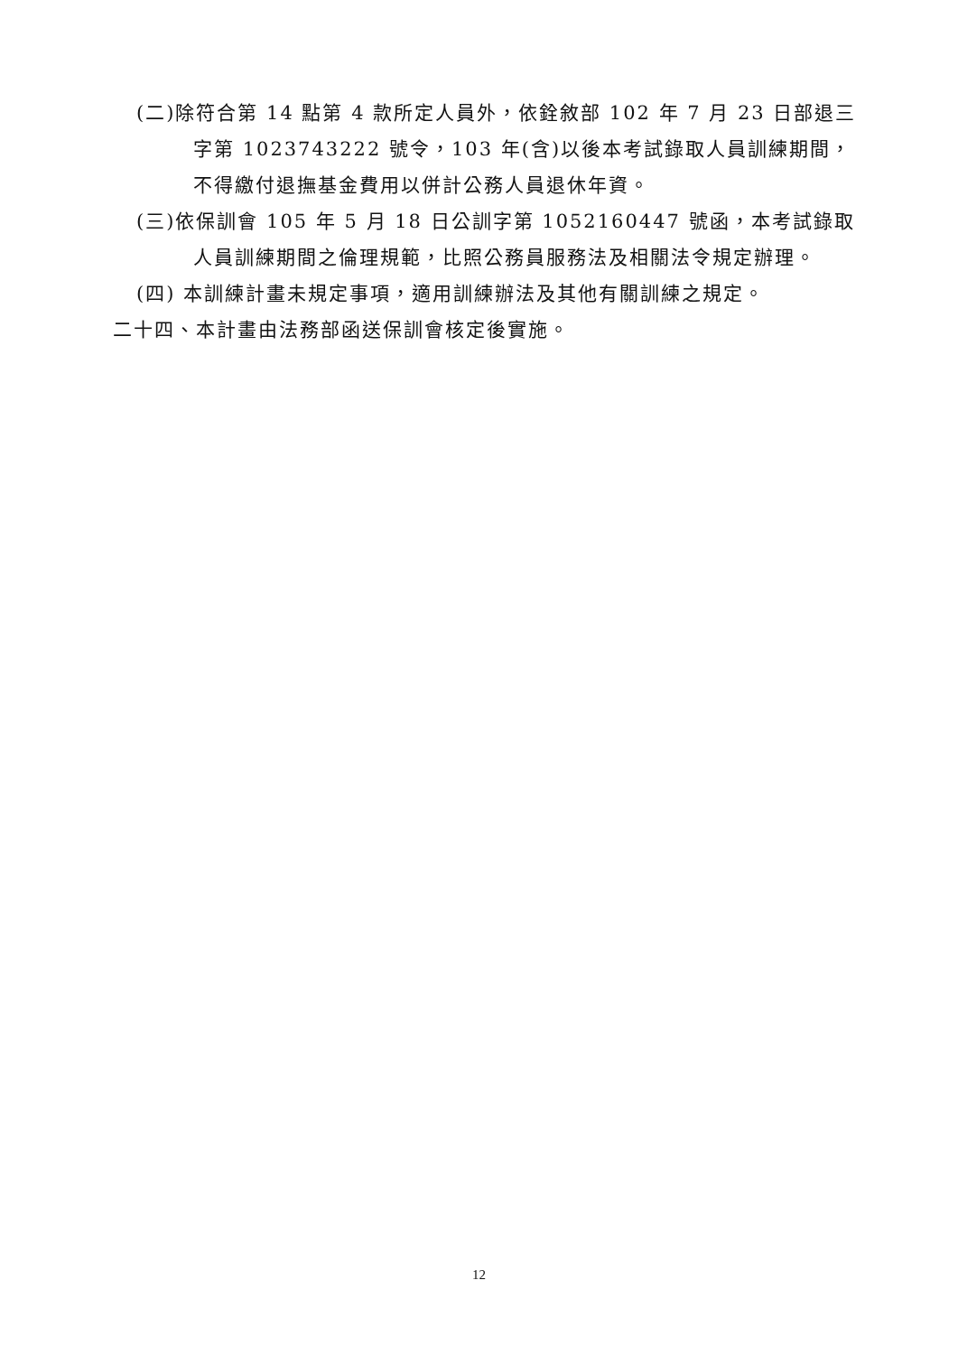(二)除符合第 14 點第 4 款所定人員外，依銓敘部 102 年 7 月 23 日部退三字第 1023743222 號令，103 年(含)以後本考試錄取人員訓練期間，不得繳付退撫基金費用以併計公務人員退休年資。
(三)依保訓會 105 年 5 月 18 日公訓字第 1052160447 號函，本考試錄取人員訓練期間之倫理規範，比照公務員服務法及相關法令規定辦理。
(四) 本訓練計畫未規定事項，適用訓練辦法及其他有關訓練之規定。
二十四、本計畫由法務部函送保訓會核定後實施。
12